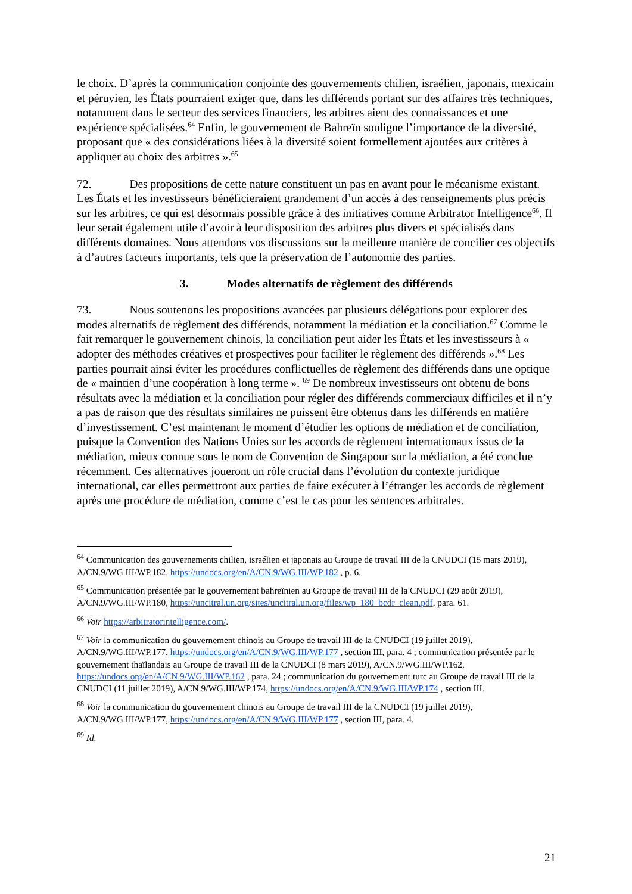le choix. D’après la communication conjointe des gouvernements chilien, israélien, japonais, mexicain et péruvien, les États pourraient exiger que, dans les différends portant sur des affaires très techniques, notamment dans le secteur des services financiers, les arbitres aient des connaissances et une expérience spécialisées.<sup>64</sup> Enfin, le gouvernement de Bahreïn souligne l’importance de la diversité, proposant que « des considérations liées à la diversité soient formellement ajoutées aux critères à appliquer au choix des arbitres ».<sup>65</sup>
72. Des propositions de cette nature constituent un pas en avant pour le mécanisme existant. Les États et les investisseurs bénéficieraient grandement d’un accès à des renseignements plus précis sur les arbitres, ce qui est désormais possible grâce à des initiatives comme Arbitrator Intelligence<sup>66</sup>. Il leur serait également utile d’avoir à leur disposition des arbitres plus divers et spécialisés dans différents domaines. Nous attendons vos discussions sur la meilleure manière de concilier ces objectifs à d’autres facteurs importants, tels que la préservation de l’autonomie des parties.
3. Modes alternatifs de règlement des différends
73. Nous soutenons les propositions avancées par plusieurs délégations pour explorer des modes alternatifs de règlement des différends, notamment la médiation et la conciliation.<sup>67</sup> Comme le fait remarquer le gouvernement chinois, la conciliation peut aider les États et les investisseurs à « adopter des méthodes créatives et prospectives pour faciliter le règlement des différends ».<sup>68</sup> Les parties pourrait ainsi éviter les procédures conflictuelles de règlement des différends dans une optique de « maintien d’une coopération à long terme ». <sup>69</sup> De nombreux investisseurs ont obtenu de bons résultats avec la médiation et la conciliation pour régler des différends commerciaux difficiles et il n’y a pas de raison que des résultats similaires ne puissent être obtenus dans les différends en matière d’investissement. C’est maintenant le moment d’étudier les options de médiation et de conciliation, puisque la Convention des Nations Unies sur les accords de règlement internationaux issus de la médiation, mieux connue sous le nom de Convention de Singapour sur la médiation, a été conclue récemment. Ces alternatives joueront un rôle crucial dans l’évolution du contexte juridique international, car elles permettront aux parties de faire exécuter à l’étranger les accords de règlement après une procédure de médiation, comme c’est le cas pour les sentences arbitrales.
<sup>64</sup> Communication des gouvernements chilien, israélien et japonais au Groupe de travail III de la CNUDCI (15 mars 2019), A/CN.9/WG.III/WP.182, https://undocs.org/en/A/CN.9/WG.III/WP.182 , p. 6.
<sup>65</sup> Communication présentée par le gouvernement bahreïnien au Groupe de travail III de la CNUDCI (29 août 2019), A/CN.9/WG.III/WP.180, https://uncitral.un.org/sites/uncitral.un.org/files/wp_180_bcdr_clean.pdf, para. 61.
<sup>66</sup> Voir https://arbitratorintelligence.com/.
<sup>67</sup> Voir la communication du gouvernement chinois au Groupe de travail III de la CNUDCI (19 juillet 2019), A/CN.9/WG.III/WP.177, https://undocs.org/en/A/CN.9/WG.III/WP.177 , section III, para. 4 ; communication présentée par le gouvernement thaïlandais au Groupe de travail III de la CNUDCI (8 mars 2019), A/CN.9/WG.III/WP.162, https://undocs.org/en/A/CN.9/WG.III/WP.162 , para. 24 ; communication du gouvernement turc au Groupe de travail III de la CNUDCI (11 juillet 2019), A/CN.9/WG.III/WP.174, https://undocs.org/en/A/CN.9/WG.III/WP.174 , section III.
<sup>68</sup> Voir la communication du gouvernement chinois au Groupe de travail III de la CNUDCI (19 juillet 2019), A/CN.9/WG.III/WP.177, https://undocs.org/en/A/CN.9/WG.III/WP.177 , section III, para. 4.
<sup>69</sup> Id.
21